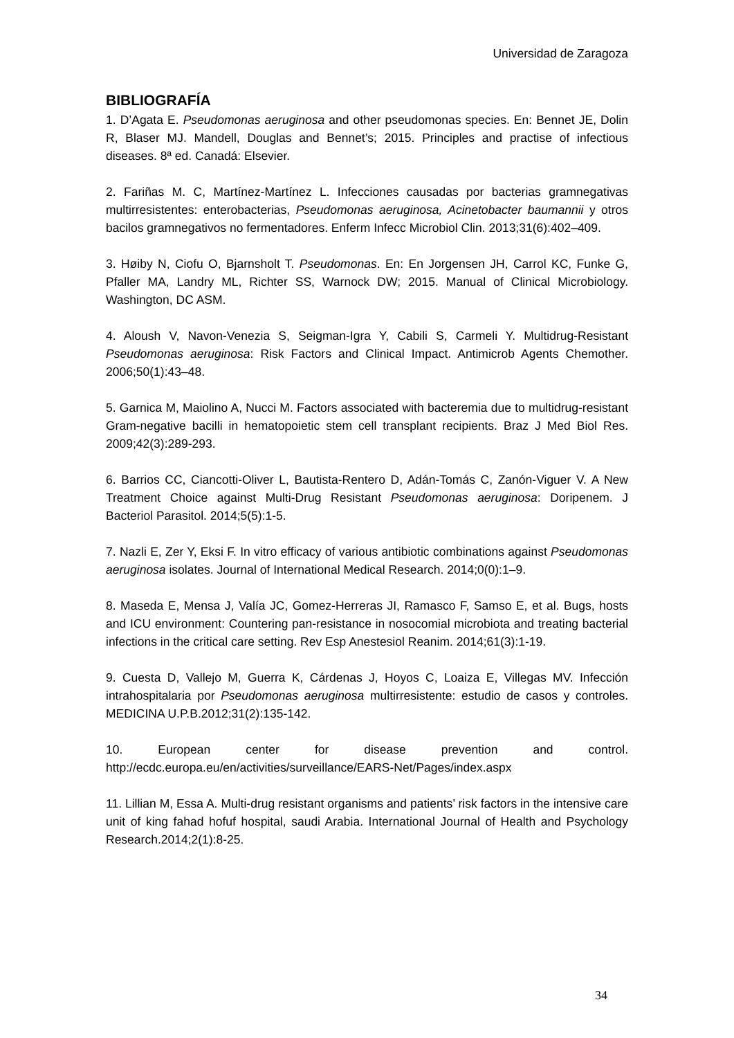Universidad de Zaragoza
BIBLIOGRAFÍA
1. D’Agata E. Pseudomonas aeruginosa and other pseudomonas species. En: Bennet JE, Dolin R, Blaser MJ. Mandell, Douglas and Bennet’s; 2015. Principles and practise of infectious diseases. 8ª ed. Canadá: Elsevier.
2. Fariñas M. C, Martínez-Martínez L. Infecciones causadas por bacterias gramnegativas multirresistentes: enterobacterias, Pseudomonas aeruginosa, Acinetobacter baumannii y otros bacilos gramnegativos no fermentadores. Enferm Infecc Microbiol Clin. 2013;31(6):402–409.
3. Høiby N, Ciofu O, Bjarnsholt T. Pseudomonas. En: En Jorgensen JH, Carrol KC, Funke G, Pfaller MA, Landry ML, Richter SS, Warnock DW; 2015. Manual of Clinical Microbiology. Washington, DC ASM.
4. Aloush V, Navon-Venezia S, Seigman-Igra Y, Cabili S, Carmeli Y. Multidrug-Resistant Pseudomonas aeruginosa: Risk Factors and Clinical Impact. Antimicrob Agents Chemother. 2006;50(1):43–48.
5. Garnica M, Maiolino A, Nucci M. Factors associated with bacteremia due to multidrug-resistant Gram-negative bacilli in hematopoietic stem cell transplant recipients. Braz J Med Biol Res. 2009;42(3):289-293.
6. Barrios CC, Ciancotti-Oliver L, Bautista-Rentero D, Adán-Tomás C, Zanón-Viguer V. A New Treatment Choice against Multi-Drug Resistant Pseudomonas aeruginosa: Doripenem. J Bacteriol Parasitol. 2014;5(5):1-5.
7. Nazli E, Zer Y, Eksi F. In vitro efficacy of various antibiotic combinations against Pseudomonas aeruginosa isolates. Journal of International Medical Research. 2014;0(0):1–9.
8. Maseda E, Mensa J, Valía JC, Gomez-Herreras JI, Ramasco F, Samso E, et al. Bugs, hosts and ICU environment: Countering pan-resistance in nosocomial microbiota and treating bacterial infections in the critical care setting. Rev Esp Anestesiol Reanim. 2014;61(3):1-19.
9. Cuesta D, Vallejo M, Guerra K, Cárdenas J, Hoyos C, Loaiza E, Villegas MV. Infección intrahospitalaria por Pseudomonas aeruginosa multirresistente: estudio de casos y controles. MEDICINA U.P.B.2012;31(2):135-142.
10. European center for disease prevention and control.
http://ecdc.europa.eu/en/activities/surveillance/EARS-Net/Pages/index.aspx
11. Lillian M, Essa A. Multi-drug resistant organisms and patients’ risk factors in the intensive care unit of king fahad hofuf hospital, saudi Arabia. International Journal of Health and Psychology Research.2014;2(1):8-25.
34